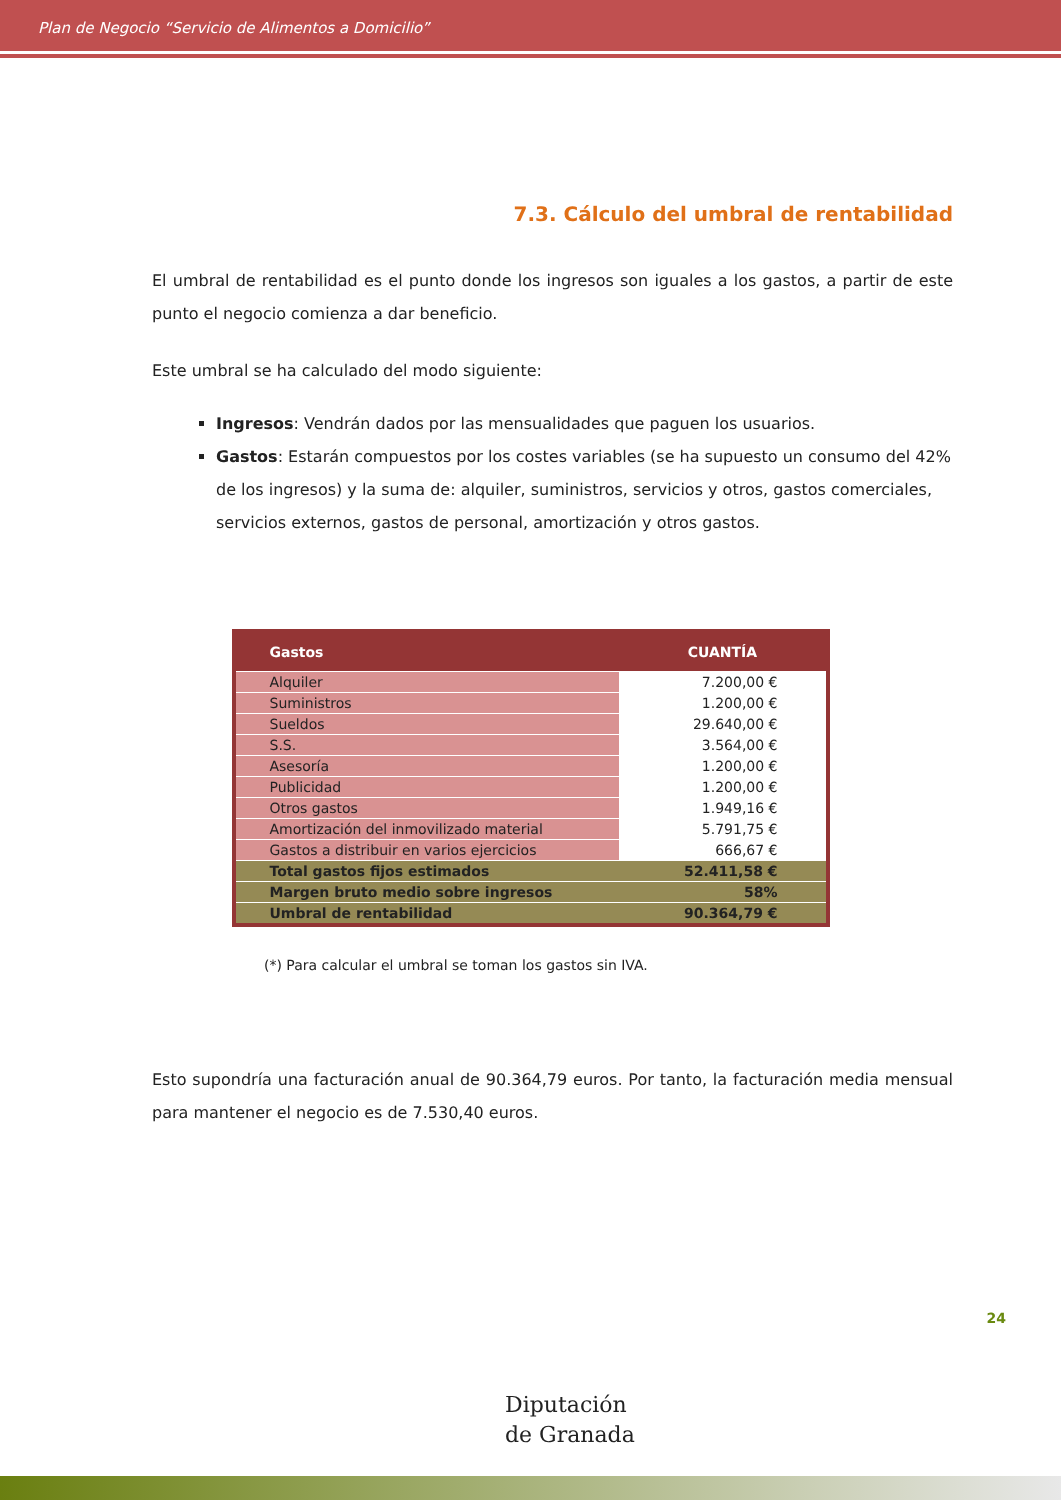Plan de Negocio “Servicio de Alimentos a Domicilio”
7.3. Cálculo del umbral de rentabilidad
El umbral de rentabilidad es el punto donde los ingresos son iguales a los gastos, a partir de este punto el negocio comienza a dar beneficio.
Este umbral se ha calculado del modo siguiente:
Ingresos: Vendrán dados por las mensualidades que paguen los usuarios.
Gastos: Estarán compuestos por los costes variables (se ha supuesto un consumo del 42% de los ingresos) y la suma de: alquiler, suministros, servicios y otros, gastos comerciales, servicios externos, gastos de personal, amortización y otros gastos.
| Gastos | CUANTÍA |
| --- | --- |
| Alquiler | 7.200,00 € |
| Suministros | 1.200,00 € |
| Sueldos | 29.640,00 € |
| S.S. | 3.564,00 € |
| Asesoría | 1.200,00 € |
| Publicidad | 1.200,00 € |
| Otros gastos | 1.949,16 € |
| Amortización del inmovilizado material | 5.791,75 € |
| Gastos a distribuir en varios ejercicios | 666,67 € |
| Total gastos fijos estimados | 52.411,58 € |
| Margen bruto medio sobre ingresos | 58% |
| Umbral de rentabilidad | 90.364,79 € |
(*) Para calcular el umbral se toman los gastos sin IVA.
Esto supondría una facturación anual de 90.364,79 euros. Por tanto, la facturación media mensual para mantener el negocio es de 7.530,40 euros.
24
Diputación
de Granada